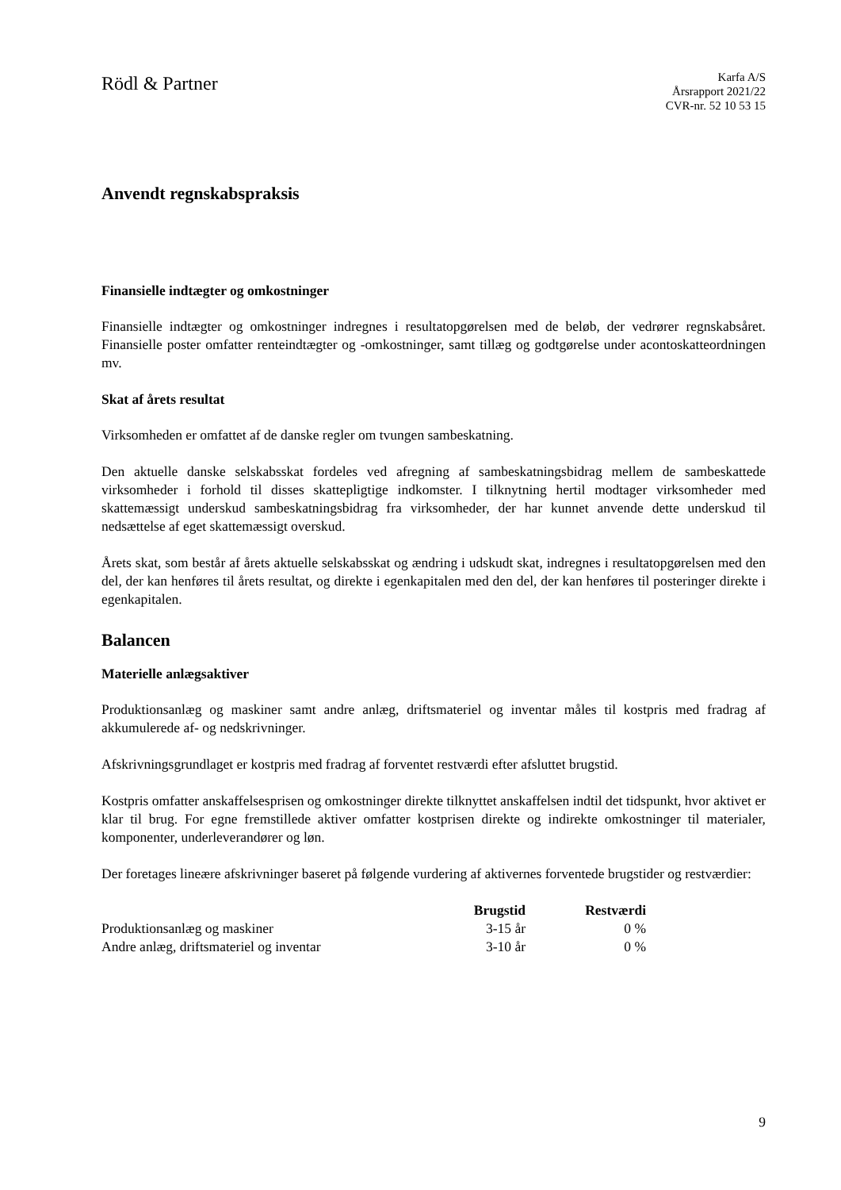Rödl & Partner
Karfa A/S
Årsrapport 2021/22
CVR-nr. 52 10 53 15
Anvendt regnskabspraksis
Finansielle indtægter og omkostninger
Finansielle indtægter og omkostninger indregnes i resultatopgørelsen med de beløb, der vedrører regnskabsåret. Finansielle poster omfatter renteindtægter og -omkostninger, samt tillæg og godtgørelse under acontoskatteordningen mv.
Skat af årets resultat
Virksomheden er omfattet af de danske regler om tvungen sambeskatning.
Den aktuelle danske selskabsskat fordeles ved afregning af sambeskatningsbidrag mellem de sambeskattede virksomheder i forhold til disses skattepligtige indkomster. I tilknytning hertil modtager virksomheder med skattemæssigt underskud sambeskatningsbidrag fra virksomheder, der har kunnet anvende dette underskud til nedsættelse af eget skattemæssigt overskud.
Årets skat, som består af årets aktuelle selskabsskat og ændring i udskudt skat, indregnes i resultatopgørelsen med den del, der kan henføres til årets resultat, og direkte i egenkapitalen med den del, der kan henføres til posteringer direkte i egenkapitalen.
Balancen
Materielle anlægsaktiver
Produktionsanlæg og maskiner samt andre anlæg, driftsmateriel og inventar måles til kostpris med fradrag af akkumulerede af- og nedskrivninger.
Afskrivningsgrundlaget er kostpris med fradrag af forventet restværdi efter afsluttet brugstid.
Kostpris omfatter anskaffelsesprisen og omkostninger direkte tilknyttet anskaffelsen indtil det tidspunkt, hvor aktivet er klar til brug. For egne fremstillede aktiver omfatter kostprisen direkte og indirekte omkostninger til materialer, komponenter, underleverandører og løn.
Der foretages lineære afskrivninger baseret på følgende vurdering af aktivernes forventede brugstider og restværdier:
| | Brugstid | Restværdi |
| --- | --- | --- |
| Produktionsanlæg og maskiner | 3-15 år | 0 % |
| Andre anlæg, driftsmateriel og inventar | 3-10 år | 0 % |
9